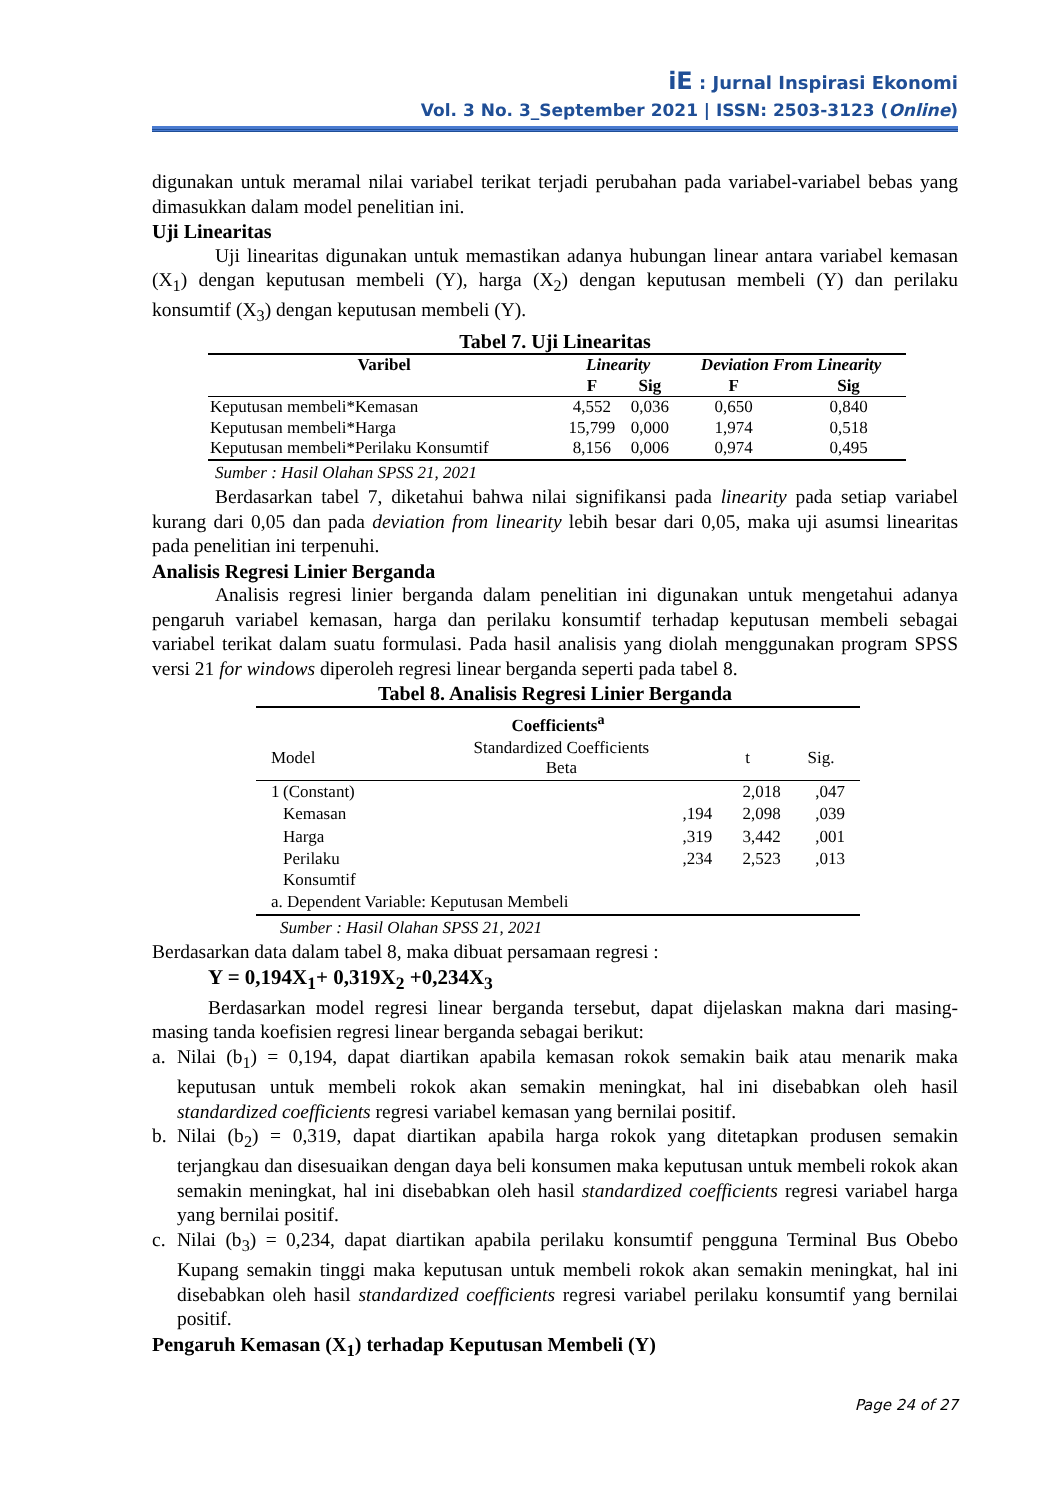iE : Jurnal Inspirasi Ekonomi
Vol. 3 No. 3_September 2021 | ISSN: 2503-3123 (Online)
digunakan untuk meramal nilai variabel terikat terjadi perubahan pada variabel-variabel bebas yang dimasukkan dalam model penelitian ini.
Uji Linearitas
Uji linearitas digunakan untuk memastikan adanya hubungan linear antara variabel kemasan (X<sub>1</sub>) dengan keputusan membeli (Y), harga (X<sub>2</sub>) dengan keputusan membeli (Y) dan perilaku konsumtif (X<sub>3</sub>) dengan keputusan membeli (Y).
Tabel 7. Uji Linearitas
| Varibel | Linearity | | Deviation From Linearity | |
| --- | --- | --- | --- | --- |
| | F | Sig | F | Sig |
| Keputusan membeli*Kemasan | 4,552 | 0,036 | 0,650 | 0,840 |
| Keputusan membeli*Harga | 15,799 | 0,000 | 1,974 | 0,518 |
| Keputusan membeli*Perilaku Konsumtif | 8,156 | 0,006 | 0,974 | 0,495 |
Sumber : Hasil Olahan SPSS 21, 2021
Berdasarkan tabel 7, diketahui bahwa nilai signifikansi pada linearity pada setiap variabel kurang dari 0,05 dan pada deviation from linearity lebih besar dari 0,05, maka uji asumsi linearitas pada penelitian ini terpenuhi.
Analisis Regresi Linier Berganda
Analisis regresi linier berganda dalam penelitian ini digunakan untuk mengetahui adanya pengaruh variabel kemasan, harga dan perilaku konsumtif terhadap keputusan membeli sebagai variabel terikat dalam suatu formulasi. Pada hasil analisis yang diolah menggunakan program SPSS versi 21 for windows diperoleh regresi linear berganda seperti pada tabel 8.
Tabel 8. Analisis Regresi Linier Berganda
| Coefficients<sup>a</sup> | | | | |
| --- | --- | --- | --- | --- |
| Model | | Standardized Coefficients Beta | t | Sig. |
| 1 | (Constant) | | 2,018 | ,047 |
| | Kemasan | ,194 | 2,098 | ,039 |
| | Harga | ,319 | 3,442 | ,001 |
| | Perilaku Konsumtif | ,234 | 2,523 | ,013 |
| a. Dependent Variable: Keputusan Membeli | | | | |
Sumber : Hasil Olahan SPSS 21, 2021
Berdasarkan data dalam tabel 8, maka dibuat persamaan regresi :
Y = 0,194X<sub>1</sub>+ 0,319X<sub>2</sub> +0,234X<sub>3</sub>
Berdasarkan model regresi linear berganda tersebut, dapat dijelaskan makna dari masing-masing tanda koefisien regresi linear berganda sebagai berikut:
a. Nilai (b<sub>1</sub>) = 0,194, dapat diartikan apabila kemasan rokok semakin baik atau menarik maka keputusan untuk membeli rokok akan semakin meningkat, hal ini disebabkan oleh hasil standardized coefficients regresi variabel kemasan yang bernilai positif.
b. Nilai (b<sub>2</sub>) = 0,319, dapat diartikan apabila harga rokok yang ditetapkan produsen semakin terjangkau dan disesuaikan dengan daya beli konsumen maka keputusan untuk membeli rokok akan semakin meningkat, hal ini disebabkan oleh hasil standardized coefficients regresi variabel harga yang bernilai positif.
c. Nilai (b<sub>3</sub>) = 0,234, dapat diartikan apabila perilaku konsumtif pengguna Terminal Bus Obebo Kupang semakin tinggi maka keputusan untuk membeli rokok akan semakin meningkat, hal ini disebabkan oleh hasil standardized coefficients regresi variabel perilaku konsumtif yang bernilai positif.
Pengaruh Kemasan (X<sub>1</sub>) terhadap Keputusan Membeli (Y)
Page 24 of 27